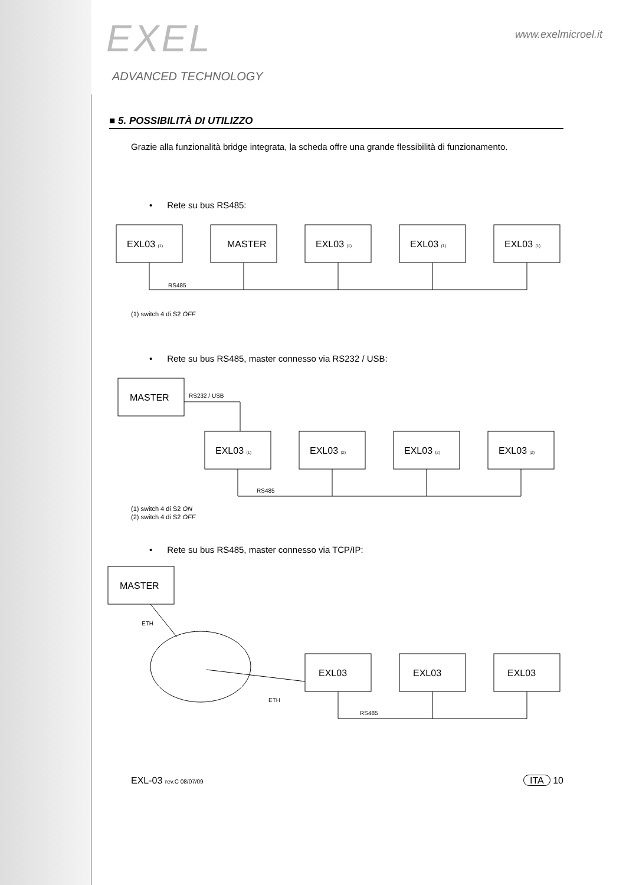EXEL
ADVANCED TECHNOLOGY
www.exelmicroel.it
■ 5. POSSIBILITÀ DI UTILIZZO
Grazie alla funzionalità bridge integrata, la scheda offre una grande flessibilità di funzionamento.
• Rete su bus RS485:
EXL03 (1)
MASTER
EXL03 (1)
EXL03 (1)
EXL03 (1)
RS485
(1) switch 4 di S2 OFF
• Rete su bus RS485, master connesso via RS232 / USB:
MASTER
RS232 / USB
EXL03 (1)
EXL03 (2)
EXL03 (2)
EXL03 (2)
RS485
(1) switch 4 di S2 ON
(2) switch 4 di S2 OFF
• Rete su bus RS485, master connesso via TCP/IP:
MASTER
ETH
ETH
EXL03
EXL03
EXL03
RS485
EXL-03 rev.C 08/07/09 ITA 10